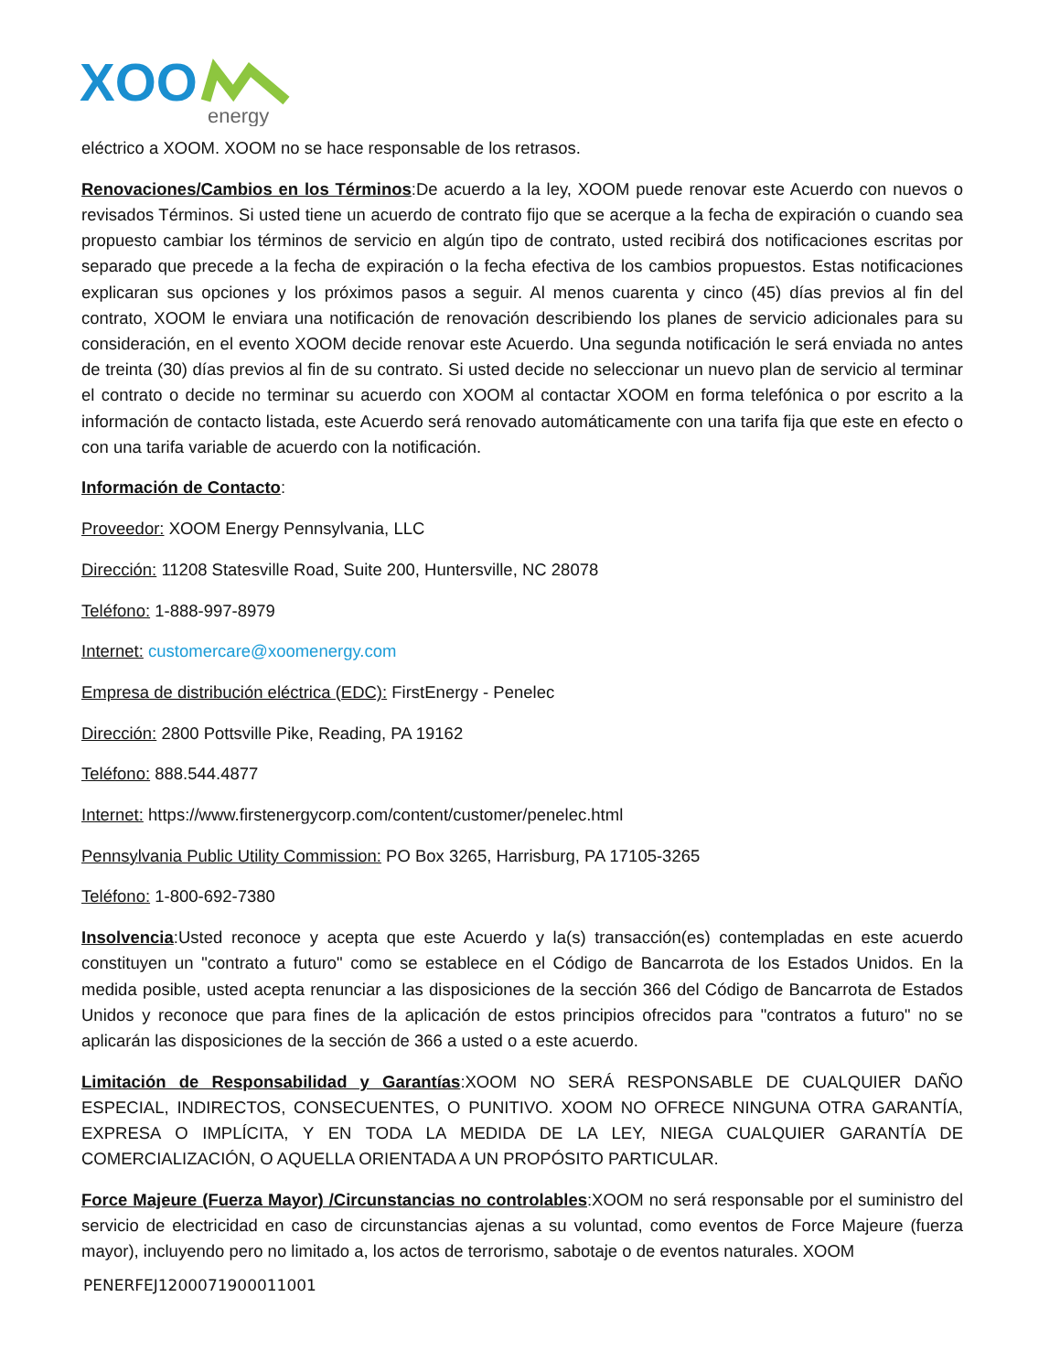XOO
energy
eléctrico a XOOM. XOOM no se hace responsable de los retrasos.
Renovaciones/Cambios en los Términos:De acuerdo a la ley, XOOM puede renovar este Acuerdo con nuevos o revisados Términos. Si usted tiene un acuerdo de contrato fijo que se acerque a la fecha de expiración o cuando sea propuesto cambiar los términos de servicio en algún tipo de contrato, usted recibirá dos notificaciones escritas por separado que precede a la fecha de expiración o la fecha efectiva de los cambios propuestos. Estas notificaciones explicaran sus opciones y los próximos pasos a seguir. Al menos cuarenta y cinco (45) días previos al fin del contrato, XOOM le enviara una notificación de renovación describiendo los planes de servicio adicionales para su consideración, en el evento XOOM decide renovar este Acuerdo. Una segunda notificación le será enviada no antes de treinta (30) días previos al fin de su contrato. Si usted decide no seleccionar un nuevo plan de servicio al terminar el contrato o decide no terminar su acuerdo con XOOM al contactar XOOM en forma telefónica o por escrito a la información de contacto listada, este Acuerdo será renovado automáticamente con una tarifa fija que este en efecto o con una tarifa variable de acuerdo con la notificación.
Información de Contacto:
Proveedor: XOOM Energy Pennsylvania, LLC
Dirección: 11208 Statesville Road, Suite 200, Huntersville, NC 28078
Teléfono: 1-888-997-8979
Internet: customercare@xoomenergy.com
Empresa de distribución eléctrica (EDC): FirstEnergy - Penelec
Dirección: 2800 Pottsville Pike, Reading, PA 19162
Teléfono: 888.544.4877
Internet: https://www.firstenergycorp.com/content/customer/penelec.html
Pennsylvania Public Utility Commission: PO Box 3265, Harrisburg, PA 17105-3265
Teléfono: 1-800-692-7380
Insolvencia:Usted reconoce y acepta que este Acuerdo y la(s) transacción(es) contempladas en este acuerdo constituyen un "contrato a futuro" como se establece en el Código de Bancarrota de los Estados Unidos. En la medida posible, usted acepta renunciar a las disposiciones de la sección 366 del Código de Bancarrota de Estados Unidos y reconoce que para fines de la aplicación de estos principios ofrecidos para "contratos a futuro" no se aplicarán las disposiciones de la sección de 366 a usted o a este acuerdo.
Limitación de Responsabilidad y Garantías:XOOM NO SERÁ RESPONSABLE DE CUALQUIER DAÑO ESPECIAL, INDIRECTOS, CONSECUENTES, O PUNITIVO. XOOM NO OFRECE NINGUNA OTRA GARANTÍA, EXPRESA O IMPLÍCITA, Y EN TODA LA MEDIDA DE LA LEY, NIEGA CUALQUIER GARANTÍA DE COMERCIALIZACIÓN, O AQUELLA ORIENTADA A UN PROPÓSITO PARTICULAR.
Force Majeure (Fuerza Mayor) /Circunstancias no controlables:XOOM no será responsable por el suministro del servicio de electricidad en caso de circunstancias ajenas a su voluntad, como eventos de Force Majeure (fuerza mayor), incluyendo pero no limitado a, los actos de terrorismo, sabotaje o de eventos naturales. XOOM
PENERFEJ1200071900011001